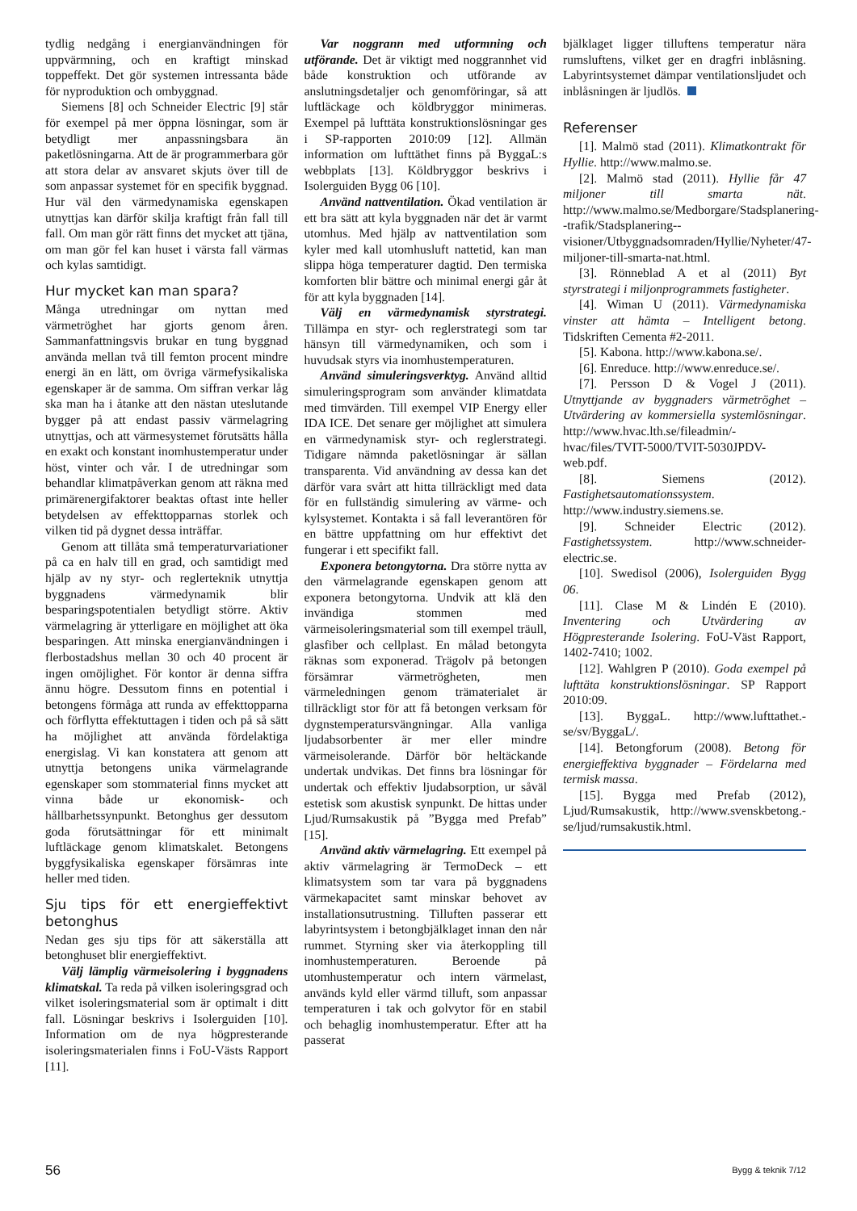tydlig nedgång i energianvändningen för uppvärmning, och en kraftigt minskad toppeffekt. Det gör systemen intressanta både för nyproduktion och ombyggnad.
Siemens [8] och Schneider Electric [9] står för exempel på mer öppna lösningar, som är betydligt mer anpassningsbara än paketlösningarna. Att de är programmerbara gör att stora delar av ansvaret skjuts över till de som anpassar systemet för en specifik byggnad. Hur väl den värmedynamiska egenskapen utnyttjas kan därför skilja kraftigt från fall till fall. Om man gör rätt finns det mycket att tjäna, om man gör fel kan huset i värsta fall värmas och kylas samtidigt.
Hur mycket kan man spara?
Många utredningar om nyttan med värmetröghet har gjorts genom åren. Sammanfattningsvis brukar en tung byggnad använda mellan två till femton procent mindre energi än en lätt, om övriga värmefysikaliska egenskaper är de samma. Om siffran verkar låg ska man ha i åtanke att den nästan uteslutande bygger på att endast passiv värmelagring utnyttjas, och att värmesystemet förutsätts hålla en exakt och konstant inomhustemperatur under höst, vinter och vår. I de utredningar som behandlar klimatpåverkan genom att räkna med primärenergifaktorer beaktas oftast inte heller betydelsen av effekttopparnas storlek och vilken tid på dygnet dessa inträffar.
Genom att tillåta små temperaturvariationer på ca en halv till en grad, och samtidigt med hjälp av ny styr- och reglerteknik utnyttja byggnadens värmedynamik blir besparingspotentialen betydligt större. Aktiv värmelagring är ytterligare en möjlighet att öka besparingen. Att minska energianvändningen i flerbostadshus mellan 30 och 40 procent är ingen omöjlighet. För kontor är denna siffra ännu högre. Dessutom finns en potential i betongens förmåga att runda av effekttopparna och förflytta effektuttagen i tiden och på så sätt ha möjlighet att använda fördelaktiga energislag. Vi kan konstatera att genom att utnyttja betongens unika värmelagrande egenskaper som stommaterial finns mycket att vinna både ur ekonomisk- och hållbarhetssynpunkt. Betonghus ger dessutom goda förutsättningar för ett minimalt luftläckage genom klimatskalet. Betongens byggfysikaliska egenskaper försämras inte heller med tiden.
Sju tips för ett energieffektivt betonghus
Nedan ges sju tips för att säkerställa att betonghuset blir energieffektivt.
Välj lämplig värmeisolering i byggnadens klimatskal. Ta reda på vilken isoleringsgrad och vilket isoleringsmaterial som är optimalt i ditt fall. Lösningar beskrivs i Isolerguiden [10]. Information om de nya högpresterande isoleringsmaterialen finns i FoU-Västs Rapport [11].
Var noggrann med utformning och utförande. Det är viktigt med noggrannhet vid både konstruktion och utförande av anslutningsdetaljer och genomföringar, så att luftläckage och köldbryggor minimeras. Exempel på lufttäta konstruktionslösningar ges i SP-rapporten 2010:09 [12]. Allmän information om lufttäthet finns på ByggaL:s webbplats [13]. Köldbryggor beskrivs i Isolerguiden Bygg 06 [10].
Använd nattventilation. Ökad ventilation är ett bra sätt att kyla byggnaden när det är varmt utomhus. Med hjälp av nattventilation som kyler med kall utomhusluft nattetid, kan man slippa höga temperaturer dagtid. Den termiska komforten blir bättre och minimal energi går åt för att kyla byggnaden [14].
Välj en värmedynamisk styrstrategi. Tillämpa en styr- och reglerstrategi som tar hänsyn till värmedynamiken, och som i huvudsak styrs via inomhustemperaturen.
Använd simuleringsverktyg. Använd alltid simuleringsprogram som använder klimatdata med timvärden. Till exempel VIP Energy eller IDA ICE. Det senare ger möjlighet att simulera en värmedynamisk styr- och reglerstrategi. Tidigare nämnda paketlösningar är sällan transparenta. Vid användning av dessa kan det därför vara svårt att hitta tillräckligt med data för en fullständig simulering av värme- och kylsystemet. Kontakta i så fall leverantören för en bättre uppfattning om hur effektivt det fungerar i ett specifikt fall.
Exponera betongytorna. Dra större nytta av den värmelagrande egenskapen genom att exponera betongytorna. Undvik att klä den invändiga stommen med värmeisoleringsmaterial som till exempel träull, glasfiber och cellplast. En målad betongyta räknas som exponerad. Trägolv på betongen försämrar värmetrögheten, men värmeledningen genom trämaterialet är tillräckligt stor för att få betongen verksam för dygnstemperatursvängningar. Alla vanliga ljudabsorbenter är mer eller mindre värmeisolerande. Därför bör heltäckande undertak undvikas. Det finns bra lösningar för undertak och effektiv ljudabsorption, ur såväl estetisk som akustisk synpunkt. De hittas under Ljud/Rumsakustik på ”Bygga med Prefab” [15].
Använd aktiv värmelagring. Ett exempel på aktiv värmelagring är TermoDeck – ett klimatsystem som tar vara på byggnadens värmekapacitet samt minskar behovet av installationsutrustning. Tilluften passerar ett labyrintsystem i betongbjälklaget innan den når rummet. Styrning sker via återkoppling till inomhustemperaturen. Beroende på utomhustemperatur och intern värmelast, används kyld eller värmd tilluft, som anpassar temperaturen i tak och golvytor för en stabil och behaglig inomhustemperatur. Efter att ha passerat
bjälklaget ligger tilluftens temperatur nära rumsluftens, vilket ger en dragfri inblåsning. Labyrintsystemet dämpar ventilationsljudet och inblåsningen är ljudlös.
Referenser
[1]. Malmö stad (2011). Klimatkontrakt för Hyllie. http://www.malmo.se.
[2]. Malmö stad (2011). Hyllie får 47 miljoner till smarta nät. http://www.malmo.se/Medborgare/Stadsplanering--trafik/Stadsplanering--visioner/Utbyggnadsomraden/Hyllie/Nyheter/47-miljoner-till-smarta-nat.html.
[3]. Rönneblad A et al (2011) Byt styrstrategi i miljonprogrammets fastigheter.
[4]. Wiman U (2011). Värmedynamiska vinster att hämta – Intelligent betong. Tidskriften Cementa #2-2011.
[5]. Kabona. http://www.kabona.se/.
[6]. Enreduce. http://www.enreduce.se/.
[7]. Persson D & Vogel J (2011). Utnyttjande av byggnaders värmetröghet – Utvärdering av kommersiella systemlösningar. http://www.hvac.lth.se/fileadmin/-hvac/files/TVIT-5000/TVIT-5030JPDV-web.pdf.
[8]. Siemens (2012). Fastighetsautomationssystem. http://www.industry.siemens.se.
[9]. Schneider Electric (2012). Fastighetssystem. http://www.schneider-electric.se.
[10]. Swedisol (2006), Isolerguiden Bygg 06.
[11]. Clase M & Lindén E (2010). Inventering och Utvärdering av Högpresterande Isolering. FoU-Väst Rapport, 1402-7410; 1002.
[12]. Wahlgren P (2010). Goda exempel på lufttäta konstruktionslösningar. SP Rapport 2010:09.
[13]. ByggaL. http://www.lufttathet.-se/sv/ByggaL/.
[14]. Betongforum (2008). Betong för energieffektiva byggnader – Fördelarna med termisk massa.
[15]. Bygga med Prefab (2012), Ljud/Rumsakustik, http://www.svenskbetong.-se/ljud/rumsakustik.html.
56 Bygg & teknik 7/12